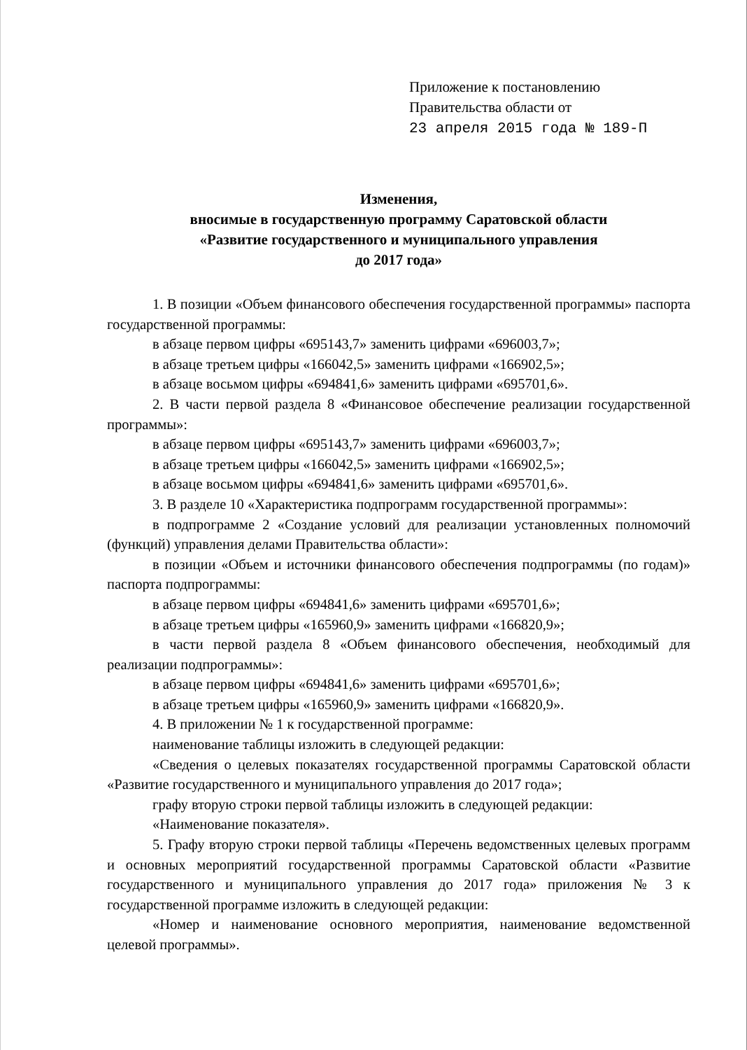Приложение к постановлению
Правительства области от
23 апреля 2015 года № 189-П
Изменения,
вносимые в государственную программу Саратовской области
«Развитие государственного и муниципального управления
до 2017 года»
1. В позиции «Объем финансового обеспечения государственной программы» паспорта государственной программы:
в абзаце первом цифры «695143,7» заменить цифрами «696003,7»;
в абзаце третьем цифры «166042,5» заменить цифрами «166902,5»;
в абзаце восьмом цифры «694841,6» заменить цифрами «695701,6».
2. В части первой раздела 8 «Финансовое обеспечение реализации государственной программы»:
в абзаце первом цифры «695143,7» заменить цифрами «696003,7»;
в абзаце третьем цифры «166042,5» заменить цифрами «166902,5»;
в абзаце восьмом цифры «694841,6» заменить цифрами «695701,6».
3. В разделе 10 «Характеристика подпрограмм государственной программы»:
в подпрограмме 2 «Создание условий для реализации установленных полномочий (функций) управления делами Правительства области»:
в позиции «Объем и источники финансового обеспечения подпрограммы (по годам)» паспорта подпрограммы:
в абзаце первом цифры «694841,6» заменить цифрами «695701,6»;
в абзаце третьем цифры «165960,9» заменить цифрами «166820,9»;
в части первой раздела 8 «Объем финансового обеспечения, необходимый для реализации подпрограммы»:
в абзаце первом цифры «694841,6» заменить цифрами «695701,6»;
в абзаце третьем цифры «165960,9» заменить цифрами «166820,9».
4. В приложении № 1 к государственной программе:
наименование таблицы изложить в следующей редакции:
«Сведения о целевых показателях государственной программы Саратовской области «Развитие государственного и муниципального управления до 2017 года»;
графу вторую строки первой таблицы изложить в следующей редакции:
«Наименование показателя».
5. Графу вторую строки первой таблицы «Перечень ведомственных целевых программ и основных мероприятий государственной программы Саратовской области «Развитие государственного и муниципального управления до 2017 года» приложения № 3 к государственной программе изложить в следующей редакции:
«Номер и наименование основного мероприятия, наименование ведомственной целевой программы».